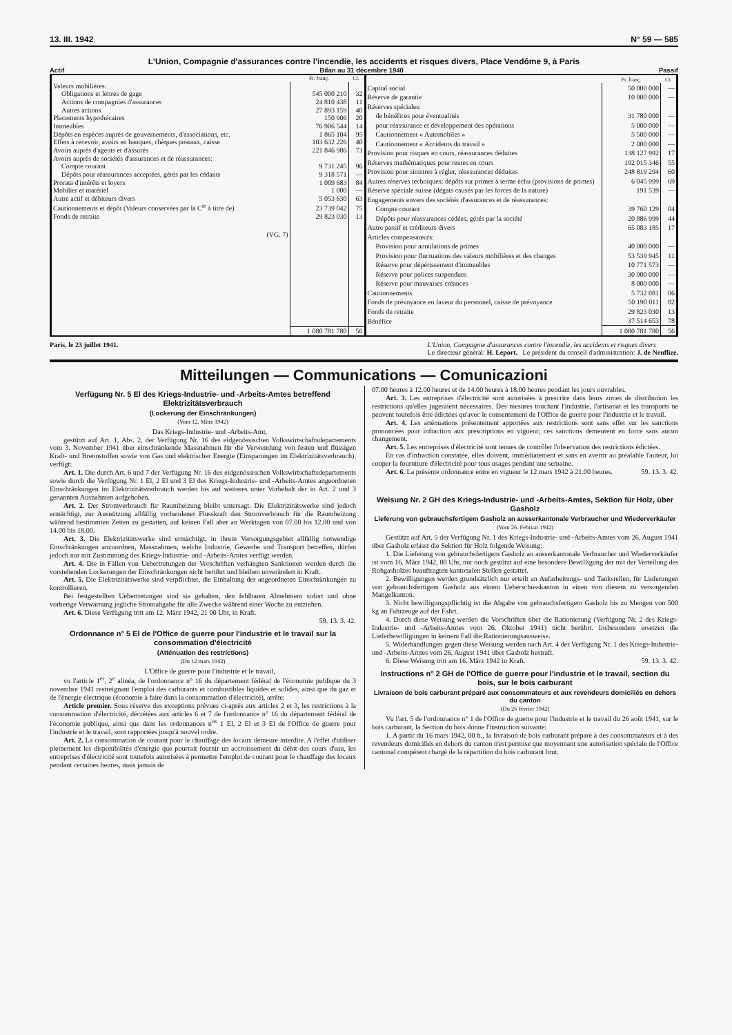13. III. 1942 N° 59 — 585
L'Union, Compagnie d'assurances contre l'incendie, les accidents et risques divers, Place Vendôme 9, à Paris
Actif Bilan au 31 décembre 1940 Passif
| | Fr. franç. | Ct. |
| --- | --- | --- |
| Valeurs mobilières: | | |
| Obligations et lettres de gage | 545 000 210 | 32 |
| Actions de compagnies d'assurances | 24 810 438 | 11 |
| Autres actions | 27 893 159 | 40 |
| Placements hypothécaires | 150 906 | 20 |
| Immeubles | 76 906 544 | 14 |
| Dépôts en espèces auprès de gouvernements, d'associations, etc. | 1 865 104 | 95 |
| Effets à recevoir, avoirs en banques, chèques postaux, caisse | 103 632 226 | 40 |
| Avoirs auprès d'agents et d'assurés | 221 846 986 | 73 |
| Avoirs auprès de sociétés d'assurances et de réassurances: | | |
| Compte courant | 9 731 245 | 96 |
| Dépôts pour réassurances acceptées, gérés par les cédants | 9 318 571 | — |
| Prorata d'intérêts et loyers | 1 009 683 | 84 |
| Mobilier et matériel | 1 000 | — |
| Autre actif et débiteurs divers | 5 053 630 | 63 |
| Cautionnements et dépôt (Valeurs conservées par la C<sup>ie</sup> à titre de) | 23 739 042 | 75 |
| Fonds de retraite | 29 823 030 | 13 |
| (VG. 7) | | |
| | 1 080 781 780 | 56 |
| | Fr. franç. | Ct. |
| --- | --- | --- |
| Capital social | 50 000 000 | — |
| Réserve de garantie | 10 000 000 | — |
| Réserves spéciales: | | |
| de bénéfices pour éventualités | 31 780 000 | — |
| pour réassurance et développement des opérations | 5 000 000 | — |
| Cautionnement « Automobiles » | 5 500 000 | — |
| Cautionnement « Accidents du travail » | 2 000 000 | — |
| Provision pour risques en cours, réassurances déduites | 138 127 992 | 17 |
| Réserves mathématiques pour rentes en cours | 192 015 346 | 55 |
| Provision pour sinistres à régler, réassurances déduites | 248 819 294 | 60 |
| Autres réserves techniques: dépôts sur primes à terme échu (provisions de primes) | 6 045 999 | 69 |
| Réserve spéciale suisse (dégats causés par les forces de la nature) | 191 539 | — |
| Engagements envers des sociétés d'assurances et de réassurances: | | |
| Compte courant | 39 760 129 | 04 |
| Dépôts pour réassurances cédées, gérés par la société | 20 886 999 | 44 |
| Autre passif et créditeurs divers | 65 083 185 | 17 |
| Articles compensateurs: | | |
| Provision pour annulations de primes | 40 000 000 | — |
| Provision pour fluctuations des valeurs mobilières et des changes | 53 539 945 | 11 |
| Réserve pour dépérissement d'immeubles | 10 771 573 | — |
| Réserve pour polices suspendues | 30 000 000 | — |
| Réserve pour mauvaises créances | 8 000 000 | — |
| Cautionnements | 5 732 081 | 06 |
| Fonds de prévoyance en faveur du personnel, caisse de prévoyance | 50 190 011 | 82 |
| Fonds de retraite | 29 823 030 | 13 |
| Bénéfice | 37 514 653 | 78 |
| | 1 080 781 780 | 56 |
Paris, le 23 juillet 1941. L'Union, Compagnie d'assurances contre l'incendie, les accidents et risques divers
Le directeur général: H. Leport. Le président du conseil d'administration: J. de Neuflize.
Mitteilungen — Communications — Comunicazioni
Verfügung Nr. 5 El des Kriegs-Industrie- und -Arbeits-Amtes betreffend Elektrizitätsverbrauch
(Lockerung der Einschränkungen)
(Vom 12. März 1942)
Das Kriegs-Industrie- und -Arbeits-Amt,
gestützt auf Art. 1, Abs. 2, der Verfügung Nr. 16 des eidgenössischen Volkswirtschaftsdepartements vom 3. November 1941 über einschränkende Massnahmen für die Verwendung von festen und flüssigen Kraft- und Brennstoffen sowie von Gas und elektrischer Energie (Einsparungen im Elektrizitätsverbrauch), verfügt:
Art. 1. Die durch Art. 6 und 7 der Verfügung Nr. 16 des eidgenössischen Volkswirtschaftsdepartements sowie durch die Verfügung Nr. 1 El, 2 El und 3 El des Kriegs-Industrie- und -Arbeits-Amtes angeordneten Einschränkungen im Elektrizitätsverbrauch werden bis auf weiteres unter Vorbehalt der in Art. 2 und 3 genannten Ausnahmen aufgehoben.
Art. 2. Der Stromverbrauch für Raumheizung bleibt untersagt. Die Elektrizitätswerke sind jedoch ermächtigt, zur Ausnützung allfällig vorhandener Flusskraft den Stromverbrauch für die Raumheizung während bestimmten Zeiten zu gestatten, auf keinen Fall aber an Werktagen von 07.00 bis 12.00 und von 14.00 bis 18.00.
Art. 3. Die Elektrizitätswerke sind ermächtigt, in ihrem Versorgungsgebiet allfällig notwendige Einschränkungen anzuordnen, Massnahmen, welche Industrie, Gewerbe und Transport betreffen, dürfen jedoch nur mit Zustimmung des Kriegs-Industrie- und -Arbeits-Amtes verfügt werden.
Art. 4. Die in Fällen von Uebertretungen der Vorschriften verhängten Sanktionen werden durch die vorstehenden Lockerungen der Einschränkungen nicht berührt und bleiben unverändert in Kraft.
Art. 5. Die Elektrizitätswerke sind verpflichtet, die Einhaltung der angeordneten Einschränkungen zu kontrollieren.
Bei festgestellten Uebertretungen sind sie gehalten, den fehlbaren Abnehmern sofort und ohne vorherige Verwarnung jegliche Stromabgabe für alle Zwecke während einer Woche zu entziehen.
Art. 6. Diese Verfügung tritt am 12. März 1942, 21 00 Uhr, in Kraft.
59. 13. 3. 42.
Ordonnance n° 5 El de l'Office de guerre pour l'industrie et le travail sur la consommation d'électricité
(Atténuation des restrictions)
(Du 12 mars 1942)
L'Office de guerre pour l'industrie et le travail,
vu l'article 1<sup>er</sup>, 2<sup>e</sup> alinéa, de l'ordonnance n° 16 du département fédéral de l'économie publique du 3 novembre 1941 restreignant l'emploi des carburants et combustibles liquides et solides, ainsi que du gaz et de l'énergie électrique (économie à faire dans la consommation d'électricité), arrête:
Article premier. Sous réserve des exceptions prévues ci-après aux articles 2 et 3, les restrictions à la consommation d'électricité, décrétées aux articles 6 et 7 de l'ordonnance n° 16 du département fédéral de l'économie publique, ainsi que dans les ordonnances n<sup>os</sup> 1 El, 2 El et 3 El de l'Office de guerre pour l'industrie et le travail, sont rapportées jusqu'à nouvel ordre.
Art. 2. La consommation de courant pour le chauffage des locaux demeure interdite. A l'effet d'utiliser pleinement les disponibilités d'énergie que pourrait fournir un accroissement du débit des cours d'eau, les entreprises d'électricité sont toutefois autorisées à permettre l'emploi de courant pour le chauffage des locaux pendant certaines heures, mais jamais de
07.00 heures à 12.00 heures et de 14.00 heures à 18.00 heures pendant les jours ouvrables.
Art. 3. Les entreprises d'électricité sont autorisées à prescrire dans leurs zones de distribution les restrictions qu'elles jugeraient nécessaires. Des mesures touchant l'industrie, l'artisanat et les transports ne peuvent toutefois être édictées qu'avec le consentement de l'Office de guerre pour l'industrie et le travail.
Art. 4. Les atténuations présentement apportées aux restrictions sont sans effet sur les sanctions prononcées pour infraction aux prescriptions en vigueur; ces sanctions demeurent en force sans aucun changement.
Art. 5. Les entreprises d'électricité sont tenues de contrôler l'observation des restrictions édictées.
En cas d'infraction constatée, elles doivent, immédiatement et sans en avertir au préalable l'auteur, lui couper la fourniture d'électricité pour tous usages pendant une semaine.
Art. 6. La présente ordonnance entre en vigueur le 12 mars 1942 à 21.00 heures. 59. 13. 3. 42.
Weisung Nr. 2 GH des Kriegs-Industrie- und -Arbeits-Amtes, Sektion für Holz, über Gasholz
Lieferung von gebrauchsfertigem Gasholz an ausserkantonale Verbraucher und Wiederverkäufer
(Vom 26. Februar 1942)
Gestützt auf Art. 5 der Verfügung Nr. 1 des Kriegs-Industrie- und -Arbeits-Amtes vom 26. August 1941 über Gasholz erlässt die Sektion für Holz folgende Weisung:
1. Die Lieferung von gebrauchsfertigem Gasholz an ausserkantonale Verbraucher und Wiederverkäufer ist vom 16. März 1942, 00 Uhr, nur noch gestützt auf eine besondere Bewilligung der mit der Verteilung des Rohgasholzes beauftragten kantonalen Stellen gestattet.
2. Bewilligungen werden grundsätzlich nur erteilt an Aufarbeitungs- und Tankstellen, für Lieferungen von gebrauchsfertigem Gasholz aus einem Ueberschusskanton in einen von diesem zu versorgenden Mangelkanton.
3. Nicht bewilligungspflichtig ist die Abgabe von gebrauchsfertigem Gasholz bis zu Mengen von 500 kg an Fahrzeuge auf der Fahrt.
4. Durch diese Weisung werden die Vorschriften über die Rationierung (Verfügung Nr. 2 des Kriegs-Industrie- und -Arbeits-Amtes vom 26. Oktober 1941) nicht berührt. Insbesondere ersetzen die Lieferbewilligungen in keinem Fall die Rationierungsausweise.
5. Widerhandlungen gegen diese Weisung werden nach Art. 4 der Verfügung Nr. 1 des Kriegs-Industrie- und -Arbeits-Amtes vom 26. August 1941 über Gasholz bestraft.
6. Diese Weisung tritt am 16. März 1942 in Kraft. 59. 13. 3. 42.
Instructions n° 2 GH de l'Office de guerre pour l'industrie et le travail, section du bois, sur le bois carburant
Livraison de bois carburant préparé aux consommateurs et aux revendeurs domiciliés en dehors du canton
(Du 26 février 1942)
Vu l'art. 5 de l'ordonnance n° 1 de l'Office de guerre pour l'industrie et le travail du 26 août 1941, sur le bois carburant, la Section du bois donne l'instruction suivante:
1. A partir du 16 mars 1942, 00 h., la livraison de bois carburant préparé à des consommateurs et à des revendeurs domiciliés en dehors du canton n'est permise que moyennant une autorisation spéciale de l'Office cantonal compétent chargé de la répartition du bois carburant brut.